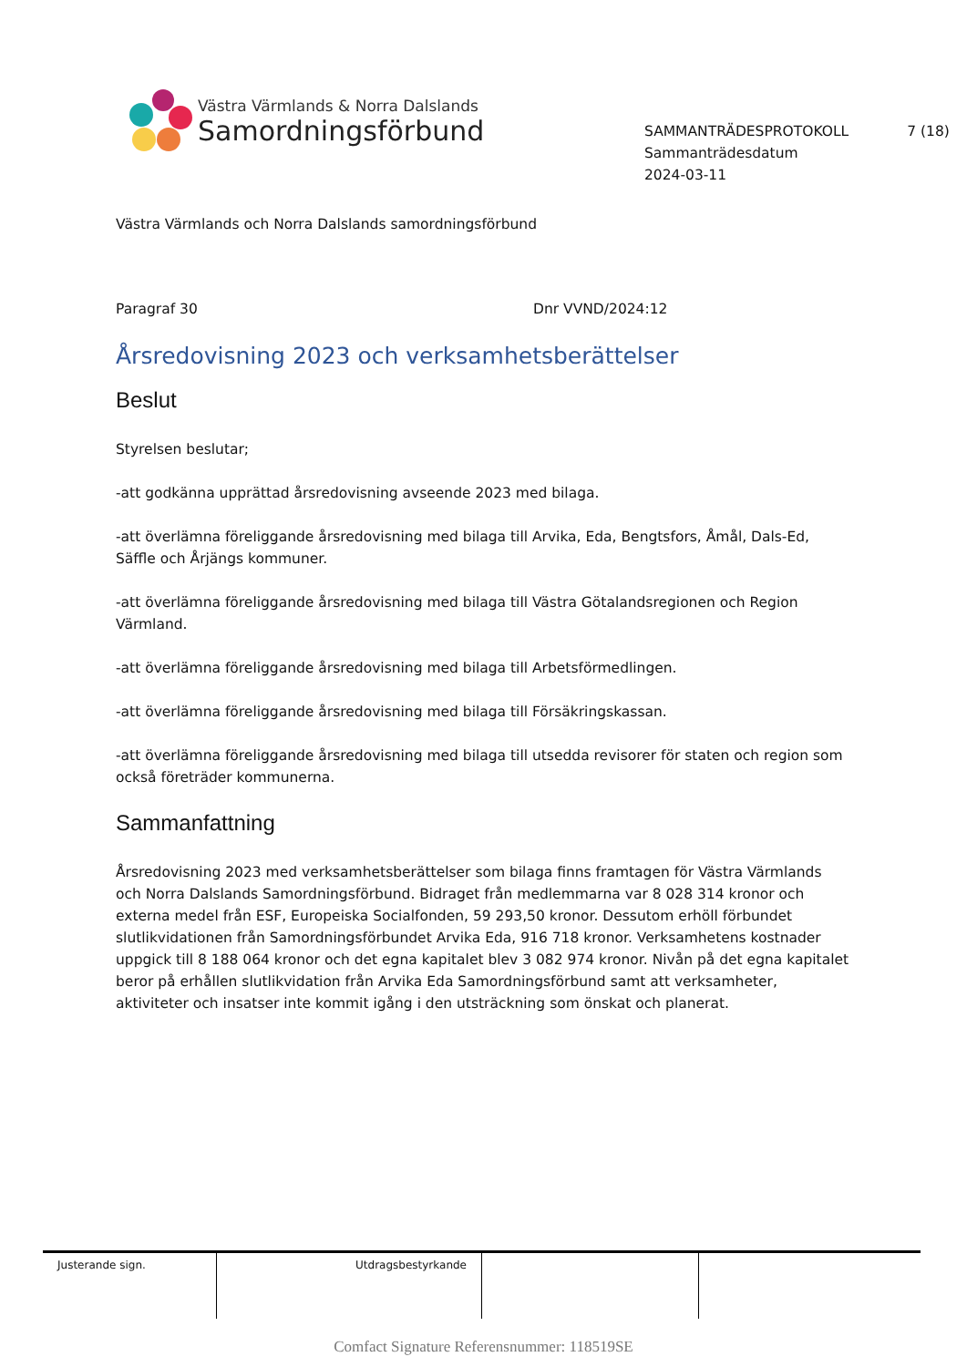Västra Värmlands & Norra Dalslands
Samordningsförbund
SAMMANTRÄDESPROTOKOLL 7 (18)
Sammanträdesdatum
2024-03-11
Västra Värmlands och Norra Dalslands samordningsförbund
Paragraf 30 Dnr VVND/2024:12
Årsredovisning 2023 och verksamhetsberättelser
Beslut
Styrelsen beslutar;
-att godkänna upprättad årsredovisning avseende 2023 med bilaga.
-att överlämna föreliggande årsredovisning med bilaga till Arvika, Eda, Bengtsfors, Åmål, Dals-Ed, Säffle och Årjängs kommuner.
-att överlämna föreliggande årsredovisning med bilaga till Västra Götalandsregionen och Region Värmland.
-att överlämna föreliggande årsredovisning med bilaga till Arbetsförmedlingen.
-att överlämna föreliggande årsredovisning med bilaga till Försäkringskassan.
-att överlämna föreliggande årsredovisning med bilaga till utsedda revisorer för staten och region som också företräder kommunerna.
Sammanfattning
Årsredovisning 2023 med verksamhetsberättelser som bilaga finns framtagen för Västra Värmlands och Norra Dalslands Samordningsförbund. Bidraget från medlemmarna var 8 028 314 kronor och externa medel från ESF, Europeiska Socialfonden, 59 293,50 kronor. Dessutom erhöll förbundet slutlikvidationen från Samordningsförbundet Arvika Eda, 916 718 kronor. Verksamhetens kostnader uppgick till 8 188 064 kronor och det egna kapitalet blev 3 082 974 kronor. Nivån på det egna kapitalet beror på erhållen slutlikvidation från Arvika Eda Samordningsförbund samt att verksamheter, aktiviteter och insatser inte kommit igång i den utsträckning som önskat och planerat.
| Justerande sign. | Utdragsbestyrkande | | |
Comfact Signature Referensnummer: 118519SE